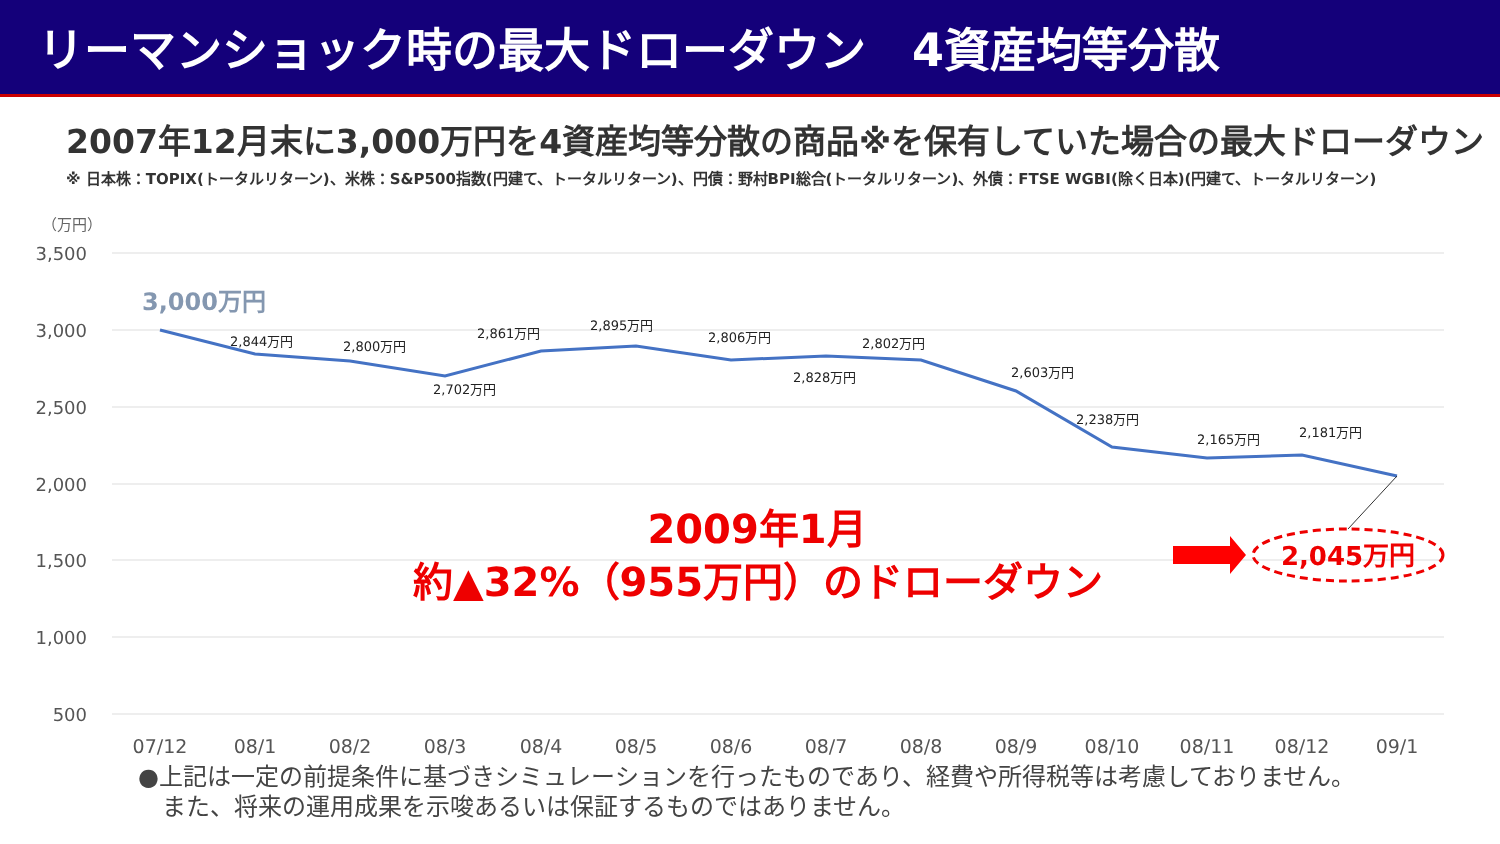リーマンショック時の最大ドローダウン　4資産均等分散
2007年12月末に3,000万円を4資産均等分散の商品※を保有していた場合の最大ドローダウン
※ 日本株：TOPIX(トータルリターン)、米株：S&P500指数(円建て、トータルリターン)、円債：野村BPI総合(トータルリターン)、外債：FTSE WGBI(除く日本)(円建て、トータルリターン)
（万円）
3,500
3,000
2,500
2,000
1,500
1,000
500
2,844万円
2,800万円
2,702万円
2,861万円
2,895万円
2,806万円
2,828万円
2,802万円
2,603万円
2,238万円
2,165万円
2,181万円
3,000万円
2009年1月
約▲32%（955万円）のドローダウン
2,045万円
07/12
08/1
08/2
08/3
08/4
08/5
08/6
08/7
08/8
08/9
08/10
08/11
08/12
09/1
●上記は一定の前提条件に基づきシミュレーションを行ったものであり、経費や所得税等は考慮しておりません。
　また、将来の運用成果を示唆あるいは保証するものではありません。